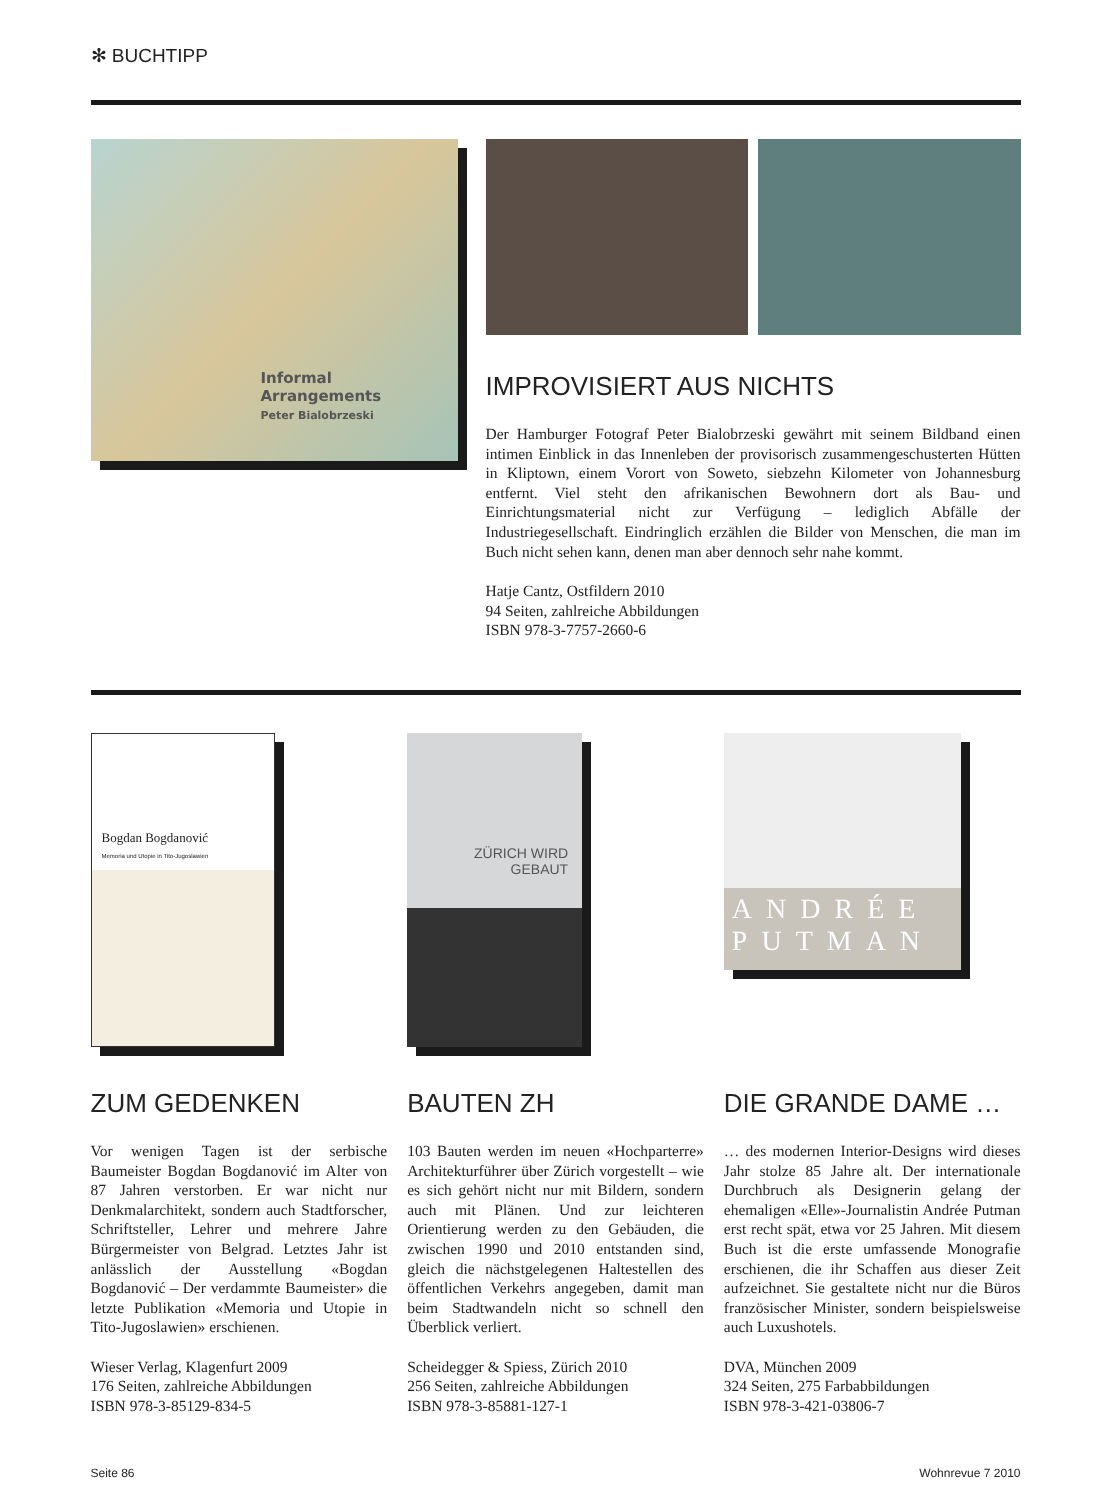✻ BUCHTIPP
Informal Arrangements
Peter Bialobrzeski
IMPROVISIERT AUS NICHTS
Der Hamburger Fotograf Peter Bialobrzeski gewährt mit seinem Bildband einen intimen Einblick in das Innenleben der provisorisch zusammengeschusterten Hütten in Kliptown, einem Vorort von Soweto, siebzehn Kilometer von Johannesburg entfernt. Viel steht den afrikanischen Bewohnern dort als Bau- und Einrichtungsmaterial nicht zur Verfügung – lediglich Abfälle der Industriegesellschaft. Eindringlich erzählen die Bilder von Menschen, die man im Buch nicht sehen kann, denen man aber dennoch sehr nahe kommt.
Hatje Cantz, Ostfildern 2010
94 Seiten, zahlreiche Abbildungen
ISBN 978-3-7757-2660-6
Bogdan Bogdanović
Memoria und Utopie in Tito-Jugoslawien
ZUM GEDENKEN
Vor wenigen Tagen ist der serbische Baumeister Bogdan Bogdanović im Alter von 87 Jahren verstorben. Er war nicht nur Denkmalarchitekt, sondern auch Stadtforscher, Schriftsteller, Lehrer und mehrere Jahre Bürgermeister von Belgrad. Letztes Jahr ist anlässlich der Ausstellung «Bogdan Bogdanović – Der verdammte Baumeister» die letzte Publikation «Memoria und Utopie in Tito-Jugoslawien» erschienen.
Wieser Verlag, Klagenfurt 2009
176 Seiten, zahlreiche Abbildungen
ISBN 978-3-85129-834-5
ZÜRICH WIRD
GEBAUT
BAUTEN ZH
103 Bauten werden im neuen «Hochparterre» Architekturführer über Zürich vorgestellt – wie es sich gehört nicht nur mit Bildern, sondern auch mit Plänen. Und zur leichteren Orientierung werden zu den Gebäuden, die zwischen 1990 und 2010 entstanden sind, gleich die nächstgelegenen Haltestellen des öffentlichen Verkehrs angegeben, damit man beim Stadtwandeln nicht so schnell den Überblick verliert.
Scheidegger & Spiess, Zürich 2010
256 Seiten, zahlreiche Abbildungen
ISBN 978-3-85881-127-1
ANDRÉE
PUTMAN
DIE GRANDE DAME …
… des modernen Interior-Designs wird dieses Jahr stolze 85 Jahre alt. Der internationale Durchbruch als Designerin gelang der ehemaligen «Elle»-Journalistin Andrée Putman erst recht spät, etwa vor 25 Jahren. Mit diesem Buch ist die erste umfassende Monografie erschienen, die ihr Schaffen aus dieser Zeit aufzeichnet. Sie gestaltete nicht nur die Büros französischer Minister, sondern beispielsweise auch Luxushotels.
DVA, München 2009
324 Seiten, 275 Farbabbildungen
ISBN 978-3-421-03806-7
Seite 86 Wohnrevue 7 2010